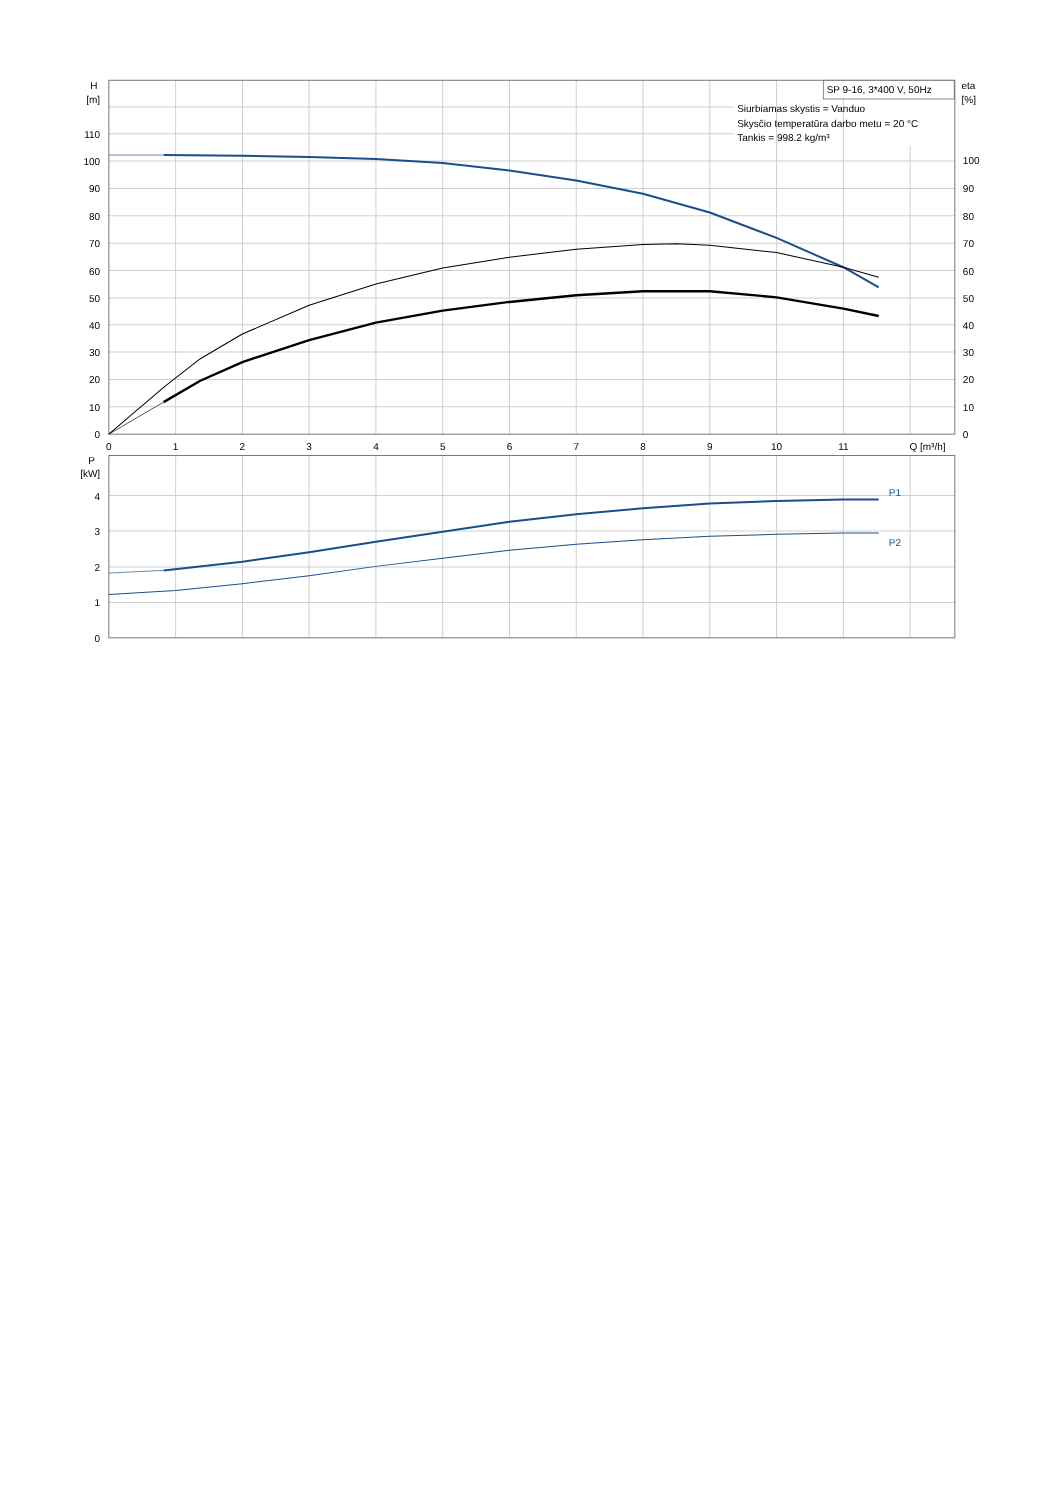SP 9-16, 3*400 V, 50Hz
Siurbiamas skystis = Vanduo
Skysčio temperatūra darbo metu = 20 °C
Tankis = 998.2 kg/m³
H
[m]
eta
[%]
110
100
90
80
70
60
50
40
30
20
10
0
100
90
80
70
60
50
40
30
20
10
0
0
1
2
3
4
5
6
7
8
9
10
11
Q [m³/h]
P
[kW]
4
3
2
1
0
P1
P2